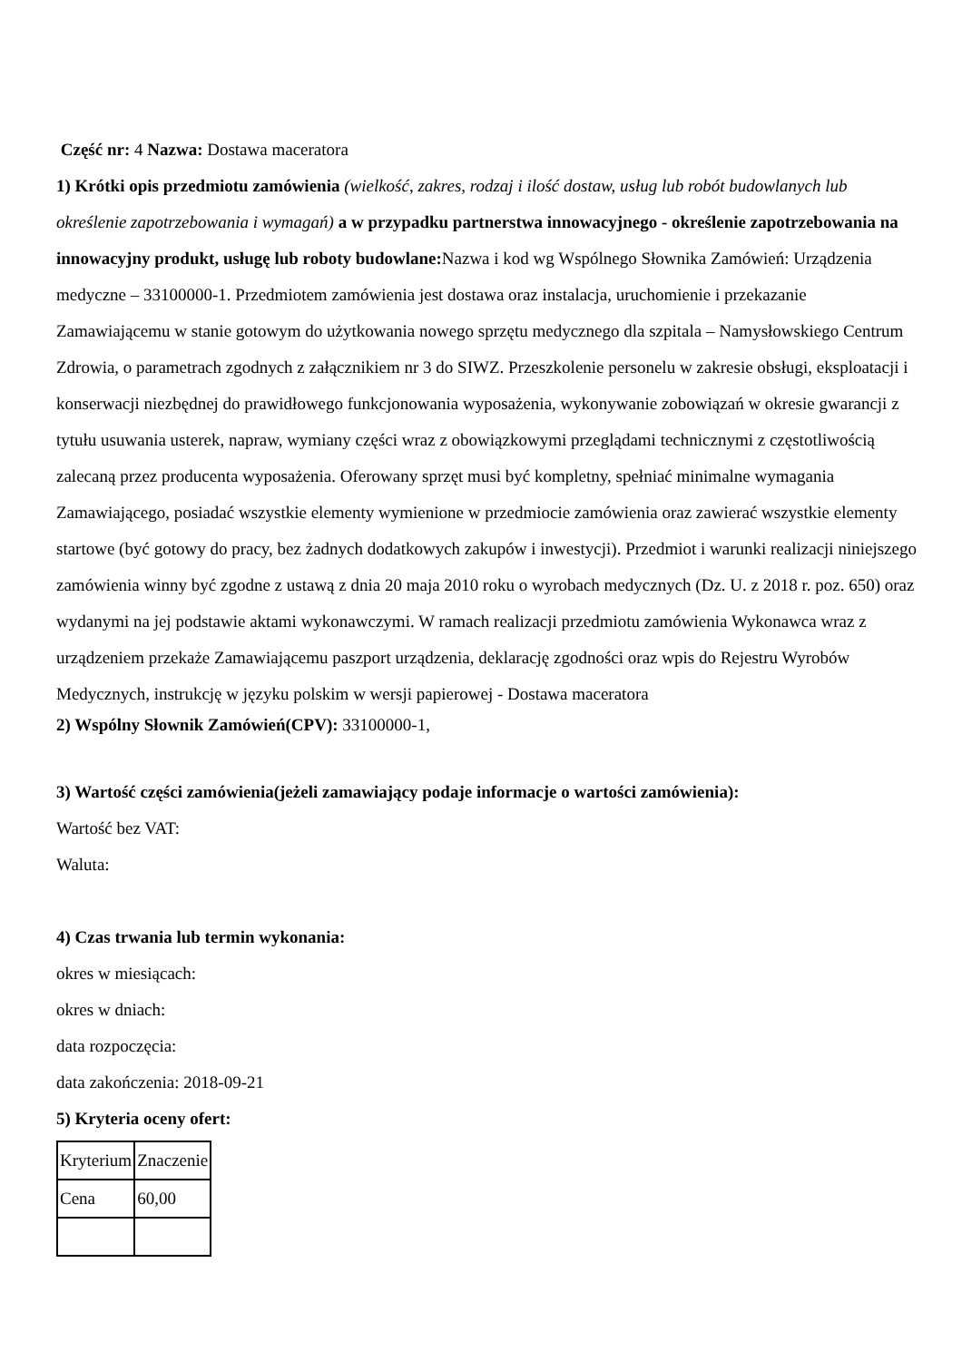Część nr: 4 Nazwa: Dostawa maceratora
1) Krótki opis przedmiotu zamówienia (wielkość, zakres, rodzaj i ilość dostaw, usług lub robót budowlanych lub określenie zapotrzebowania i wymagań) a w przypadku partnerstwa innowacyjnego - określenie zapotrzebowania na innowacyjny produkt, usługę lub roboty budowlane: Nazwa i kod wg Wspólnego Słownika Zamówień: Urządzenia medyczne – 33100000-1. Przedmiotem zamówienia jest dostawa oraz instalacja, uruchomienie i przekazanie Zamawiającemu w stanie gotowym do użytkowania nowego sprzętu medycznego dla szpitala – Namysłowskiego Centrum Zdrowia, o parametrach zgodnych z załącznikiem nr 3 do SIWZ. Przeszkolenie personelu w zakresie obsługi, eksploatacji i konserwacji niezbędnej do prawidłowego funkcjonowania wyposażenia, wykonywanie zobowiązań w okresie gwarancji z tytułu usuwania usterek, napraw, wymiany części wraz z obowiązkowymi przeglądami technicznymi z częstotliwością zalecaną przez producenta wyposażenia. Oferowany sprzęt musi być kompletny, spełniać minimalne wymagania Zamawiającego, posiadać wszystkie elementy wymienione w przedmiocie zamówienia oraz zawierać wszystkie elementy startowe (być gotowy do pracy, bez żadnych dodatkowych zakupów i inwestycji). Przedmiot i warunki realizacji niniejszego zamówienia winny być zgodne z ustawą z dnia 20 maja 2010 roku o wyrobach medycznych (Dz. U. z 2018 r. poz. 650) oraz wydanymi na jej podstawie aktami wykonawczymi. W ramach realizacji przedmiotu zamówienia Wykonawca wraz z urządzeniem przekaże Zamawiającemu paszport urządzenia, deklarację zgodności oraz wpis do Rejestru Wyrobów Medycznych, instrukcję w języku polskim w wersji papierowej - Dostawa maceratora
2) Wspólny Słownik Zamówień(CPV): 33100000-1,
3) Wartość części zamówienia(jeżeli zamawiający podaje informacje o wartości zamówienia):
Wartość bez VAT:
Waluta:
4) Czas trwania lub termin wykonania:
okres w miesiącach:
okres w dniach:
data rozpoczęcia:
data zakończenia: 2018-09-21
5) Kryteria oceny ofert:
| Kryterium | Znaczenie |
| Cena | 60,00 |